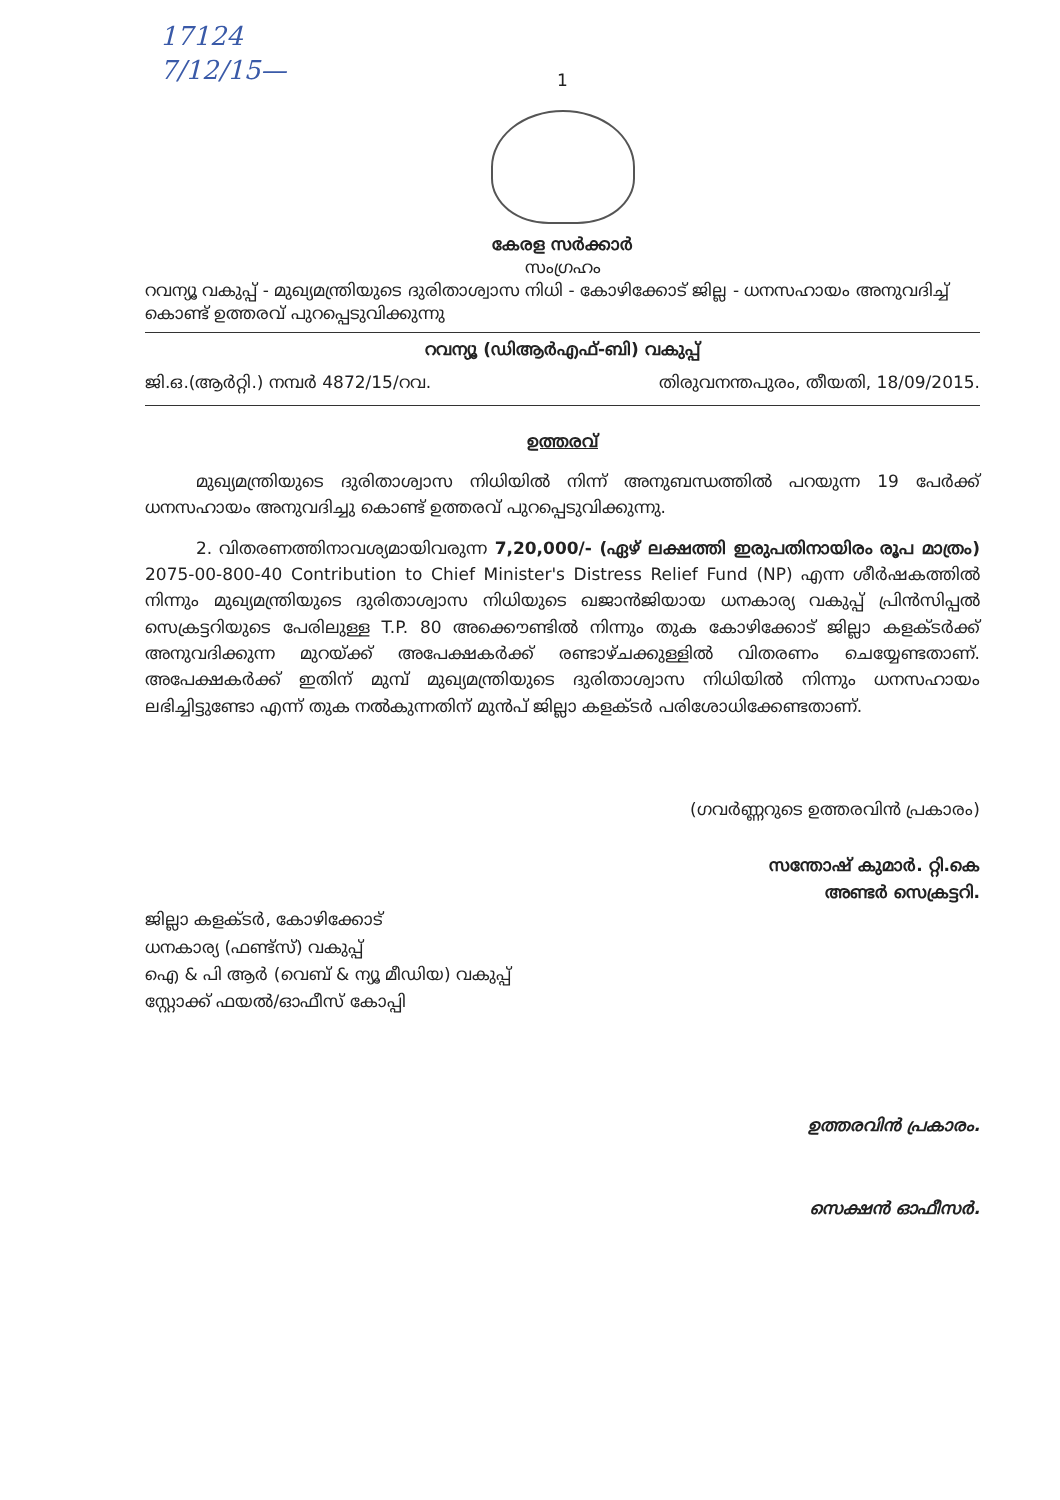17124
7/12/15—
1
കേരള സർക്കാർ
സംഗ്രഹം
റവന്യൂ വകുപ്പ് - മുഖ്യമന്ത്രിയുടെ ദുരിതാശ്വാസ നിധി - കോഴിക്കോട് ജില്ല - ധനസഹായം അനുവദിച്ച് കൊണ്ട് ഉത്തരവ് പുറപ്പെടുവിക്കുന്നു
റവന്യൂ (ഡിആർഎഫ്-ബി) വകുപ്പ്
ജി.ഒ.(ആർറ്റി.) നമ്പർ 4872/15/റവ. തിരുവനന്തപുരം, തീയതി, 18/09/2015.
ഉത്തരവ്
   മുഖ്യമന്ത്രിയുടെ ദുരിതാശ്വാസ നിധിയിൽ നിന്ന് അനുബന്ധത്തിൽ പറയുന്ന 19 പേർക്ക് ധനസഹായം അനുവദിച്ചു കൊണ്ട് ഉത്തരവ് പുറപ്പെടുവിക്കുന്നു.
   2. വിതരണത്തിനാവശ്യമായിവരുന്ന 7,20,000/- (ഏഴ് ലക്ഷത്തി ഇരുപതിനായിരം രൂപ മാത്രം) 2075-00-800-40 Contribution to Chief Minister's Distress Relief Fund (NP) എന്ന ശീർഷകത്തിൽ നിന്നും മുഖ്യമന്ത്രിയുടെ ദുരിതാശ്വാസ നിധിയുടെ ഖജാൻജിയായ ധനകാര്യ വകുപ്പ് പ്രിൻസിപ്പൽ സെക്രട്ടറിയുടെ പേരിലുള്ള T.P. 80 അക്കൌണ്ടിൽ നിന്നും തുക കോഴിക്കോട് ജില്ലാ കളക്ടർക്ക് അനുവദിക്കുന്ന മുറയ്ക്ക് അപേക്ഷകർക്ക് രണ്ടാഴ്ചക്കുള്ളിൽ വിതരണം ചെയ്യേണ്ടതാണ്. അപേക്ഷകർക്ക് ഇതിന് മുമ്പ് മുഖ്യമന്ത്രിയുടെ ദുരിതാശ്വാസ നിധിയിൽ നിന്നും ധനസഹായം ലഭിച്ചിട്ടുണ്ടോ എന്ന് തുക നൽകുന്നതിന് മുൻപ് ജില്ലാ കളക്ടർ പരിശോധിക്കേണ്ടതാണ്.
(ഗവർണ്ണറുടെ ഉത്തരവിൻ പ്രകാരം)
സന്തോഷ് കുമാർ. റ്റി.കെ
അണ്ടർ സെക്രട്ടറി.
ജില്ലാ കളക്ടർ, കോഴിക്കോട്
ധനകാര്യ (ഫണ്ട്സ്) വകുപ്പ്
ഐ & പി ആർ (വെബ് & ന്യൂ മീഡിയ) വകുപ്പ്
സ്റ്റോക്ക് ഫയൽ/ഓഫീസ് കോപ്പി
ഉത്തരവിൻ പ്രകാരം.
സെക്ഷൻ ഓഫീസർ.